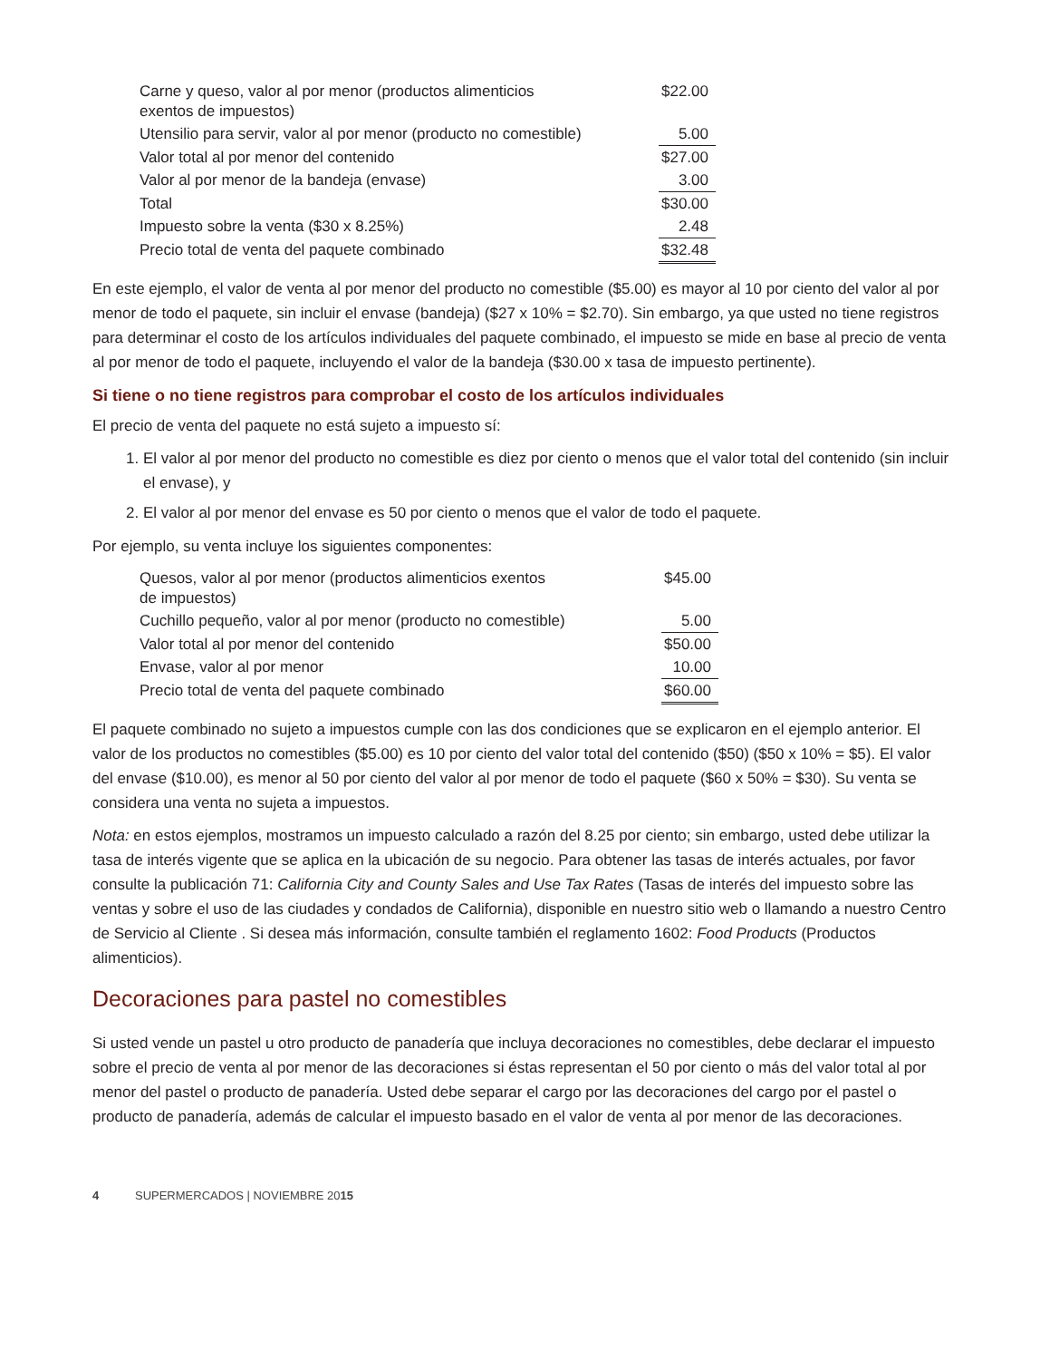| Carne y queso, valor al por menor (productos alimenticios exentos de impuestos) | $22.00 |
| Utensilio para servir, valor al por menor (producto no comestible) | 5.00 |
| Valor total al por menor del contenido | $27.00 |
| Valor al por menor de la bandeja (envase) | 3.00 |
| Total | $30.00 |
| Impuesto sobre la venta ($30 x 8.25%) | 2.48 |
| Precio total de venta del paquete combinado | $32.48 |
En este ejemplo, el valor de venta al por menor del producto no comestible ($5.00) es mayor al 10 por ciento del valor al por menor de todo el paquete, sin incluir el envase (bandeja) ($27 x 10% = $2.70). Sin embargo, ya que usted no tiene registros para determinar el costo de los artículos individuales del paquete combinado, el impuesto se mide en base al precio de venta al por menor de todo el paquete, incluyendo el valor de la bandeja ($30.00 x tasa de impuesto pertinente).
Si tiene o no tiene registros para comprobar el costo de los artículos individuales
El precio de venta del paquete no está sujeto a impuesto sí:
1. El valor al por menor del producto no comestible es diez por ciento o menos que el valor total del contenido (sin incluir el envase), y
2. El valor al por menor del envase es 50 por ciento o menos que el valor de todo el paquete.
Por ejemplo, su venta incluye los siguientes componentes:
| Quesos, valor al por menor (productos alimenticios exentos de impuestos) | $45.00 |
| Cuchillo pequeño, valor al por menor (producto no comestible) | 5.00 |
| Valor total al por menor del contenido | $50.00 |
| Envase, valor al por menor | 10.00 |
| Precio total de venta del paquete combinado | $60.00 |
El paquete combinado no sujeto a impuestos cumple con las dos condiciones que se explicaron en el ejemplo anterior. El valor de los productos no comestibles ($5.00) es 10 por ciento del valor total del contenido ($50) ($50 x 10% = $5). El valor del envase ($10.00), es menor al 50 por ciento del valor al por menor de todo el paquete ($60 x 50% = $30). Su venta se considera una venta no sujeta a impuestos.
Nota: en estos ejemplos, mostramos un impuesto calculado a razón del 8.25 por ciento; sin embargo, usted debe utilizar la tasa de interés vigente que se aplica en la ubicación de su negocio. Para obtener las tasas de interés actuales, por favor consulte la publicación 71: California City and County Sales and Use Tax Rates (Tasas de interés del impuesto sobre las ventas y sobre el uso de las ciudades y condados de California), disponible en nuestro sitio web o llamando a nuestro Centro de Servicio al Cliente . Si desea más información, consulte también el reglamento 1602: Food Products (Productos alimenticios).
Decoraciones para pastel no comestibles
Si usted vende un pastel u otro producto de panadería que incluya decoraciones no comestibles, debe declarar el impuesto sobre el precio de venta al por menor de las decoraciones si éstas representan el 50 por ciento o más del valor total al por menor del pastel o producto de panadería. Usted debe separar el cargo por las decoraciones del cargo por el pastel o producto de panadería, además de calcular el impuesto basado en el valor de venta al por menor de las decoraciones.
4 SUPERMERCADOS | NOVIEMBRE 2015